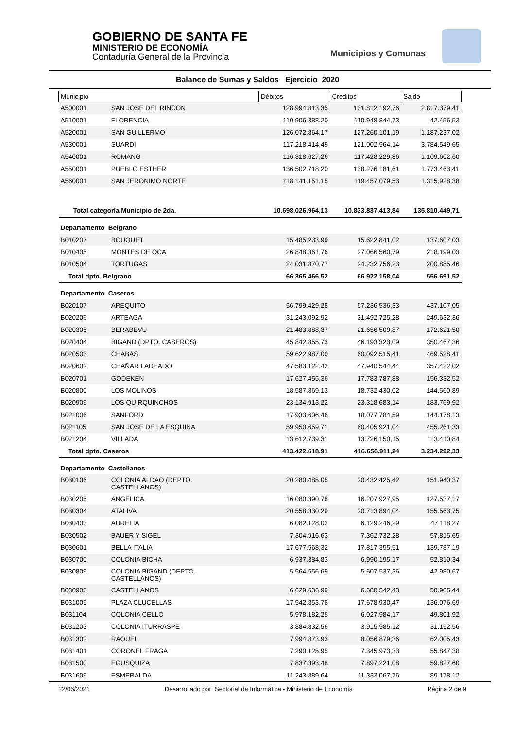GOBIERNO DE SANTA FE
MINISTERIO DE ECONOMÍA
Contaduría General de la Provincia
Municipios y Comunas
Balance de Sumas y Saldos Ejercicio 2020
| Municipio | | Débitos | Créditos | Saldo |
| --- | --- | --- | --- | --- |
| A500001 | SAN JOSE DEL RINCON | 128.994.813,35 | 131.812.192,76 | 2.817.379,41 |
| A510001 | FLORENCIA | 110.906.388,20 | 110.948.844,73 | 42.456,53 |
| A520001 | SAN GUILLERMO | 126.072.864,17 | 127.260.101,19 | 1.187.237,02 |
| A530001 | SUARDI | 117.218.414,49 | 121.002.964,14 | 3.784.549,65 |
| A540001 | ROMANG | 116.318.627,26 | 117.428.229,86 | 1.109.602,60 |
| A550001 | PUEBLO ESTHER | 136.502.718,20 | 138.276.181,61 | 1.773.463,41 |
| A560001 | SAN JERONIMO NORTE | 118.141.151,15 | 119.457.079,53 | 1.315.928,38 |
| Total categoría Municipio de 2da. | | 10.698.026.964,13 | 10.833.837.413,84 | 135.810.449,71 |
| Departamento Belgrano | | | | |
| B010207 | BOUQUET | 15.485.233,99 | 15.622.841,02 | 137.607,03 |
| B010405 | MONTES DE OCA | 26.848.361,76 | 27.066.560,79 | 218.199,03 |
| B010504 | TORTUGAS | 24.031.870,77 | 24.232.756,23 | 200.885,46 |
| Total dpto. Belgrano | | 66.365.466,52 | 66.922.158,04 | 556.691,52 |
| Departamento Caseros | | | | |
| B020107 | AREQUITO | 56.799.429,28 | 57.236.536,33 | 437.107,05 |
| B020206 | ARTEAGA | 31.243.092,92 | 31.492.725,28 | 249.632,36 |
| B020305 | BERABEVU | 21.483.888,37 | 21.656.509,87 | 172.621,50 |
| B020404 | BIGAND (DPTO. CASEROS) | 45.842.855,73 | 46.193.323,09 | 350.467,36 |
| B020503 | CHABAS | 59.622.987,00 | 60.092.515,41 | 469.528,41 |
| B020602 | CHAÑAR LADEADO | 47.583.122,42 | 47.940.544,44 | 357.422,02 |
| B020701 | GODEKEN | 17.627.455,36 | 17.783.787,88 | 156.332,52 |
| B020800 | LOS MOLINOS | 18.587.869,13 | 18.732.430,02 | 144.560,89 |
| B020909 | LOS QUIRQUINCHOS | 23.134.913,22 | 23.318.683,14 | 183.769,92 |
| B021006 | SANFORD | 17.933.606,46 | 18.077.784,59 | 144.178,13 |
| B021105 | SAN JOSE DE LA ESQUINA | 59.950.659,71 | 60.405.921,04 | 455.261,33 |
| B021204 | VILLADA | 13.612.739,31 | 13.726.150,15 | 113.410,84 |
| Total dpto. Caseros | | 413.422.618,91 | 416.656.911,24 | 3.234.292,33 |
| Departamento Castellanos | | | | |
| B030106 | COLONIA ALDAO (DEPTO. CASTELLANOS) | 20.280.485,05 | 20.432.425,42 | 151.940,37 |
| B030205 | ANGELICA | 16.080.390,78 | 16.207.927,95 | 127.537,17 |
| B030304 | ATALIVA | 20.558.330,29 | 20.713.894,04 | 155.563,75 |
| B030403 | AURELIA | 6.082.128,02 | 6.129.246,29 | 47.118,27 |
| B030502 | BAUER Y SIGEL | 7.304.916,63 | 7.362.732,28 | 57.815,65 |
| B030601 | BELLA ITALIA | 17.677.568,32 | 17.817.355,51 | 139.787,19 |
| B030700 | COLONIA BICHA | 6.937.384,83 | 6.990.195,17 | 52.810,34 |
| B030809 | COLONIA BIGAND (DEPTO. CASTELLANOS) | 5.564.556,69 | 5.607.537,36 | 42.980,67 |
| B030908 | CASTELLANOS | 6.629.636,99 | 6.680.542,43 | 50.905,44 |
| B031005 | PLAZA CLUCELLAS | 17.542.853,78 | 17.678.930,47 | 136.076,69 |
| B031104 | COLONIA CELLO | 5.978.182,25 | 6.027.984,17 | 49.801,92 |
| B031203 | COLONIA ITURRASPE | 3.884.832,56 | 3.915.985,12 | 31.152,56 |
| B031302 | RAQUEL | 7.994.873,93 | 8.056.879,36 | 62.005,43 |
| B031401 | CORONEL FRAGA | 7.290.125,95 | 7.345.973,33 | 55.847,38 |
| B031500 | EGUSQUIZA | 7.837.393,48 | 7.897.221,08 | 59.827,60 |
| B031609 | ESMERALDA | 11.243.889,64 | 11.333.067,76 | 89.178,12 |
22/06/2021 Desarrollado por: Sectorial de Informática - Ministerio de Economía Página 2 de 9